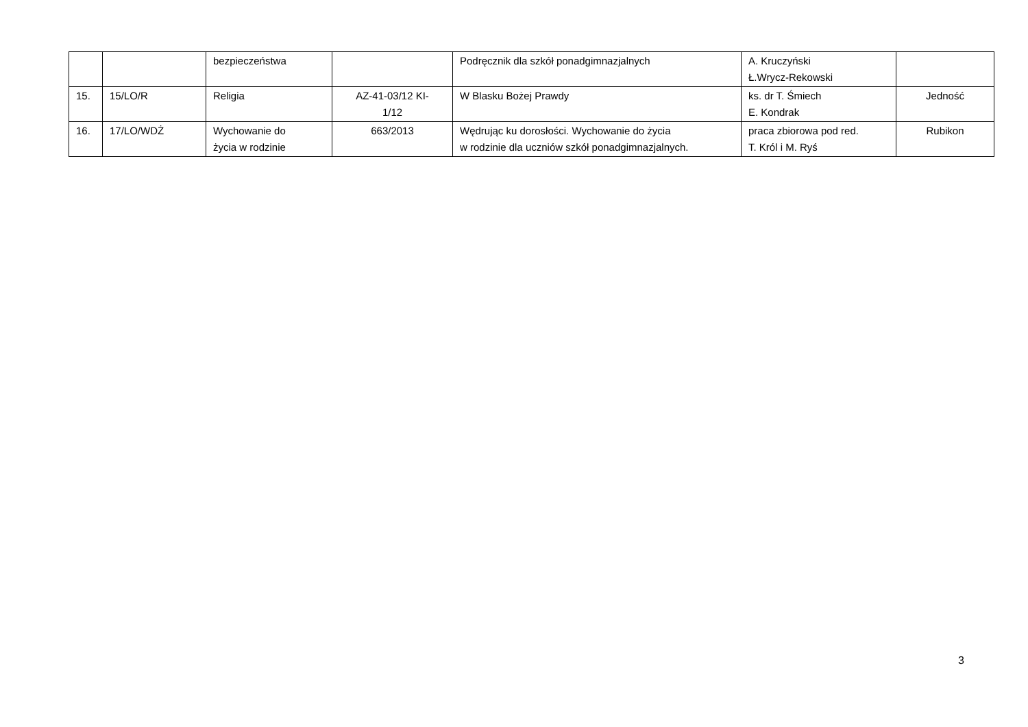| | | bezpieczeństwa | | Podręcznik dla szkół ponadgimnazjalnych | A. Kruczyński Ł.Wrycz-Rekowski | |
| 15. | 15/LO/R | Religia | AZ-41-03/12 KI- 1/12 | W Blasku Bożej Prawdy | ks. dr T. Śmiech E. Kondrak | Jedność |
| 16. | 17/LO/WDŻ | Wychowanie do życia w rodzinie | 663/2013 | Wędrując ku dorosłości. Wychowanie do życia w rodzinie dla uczniów szkół ponadgimnazjalnych. | praca zbiorowa pod red. T. Król i M. Ryś | Rubikon |
3